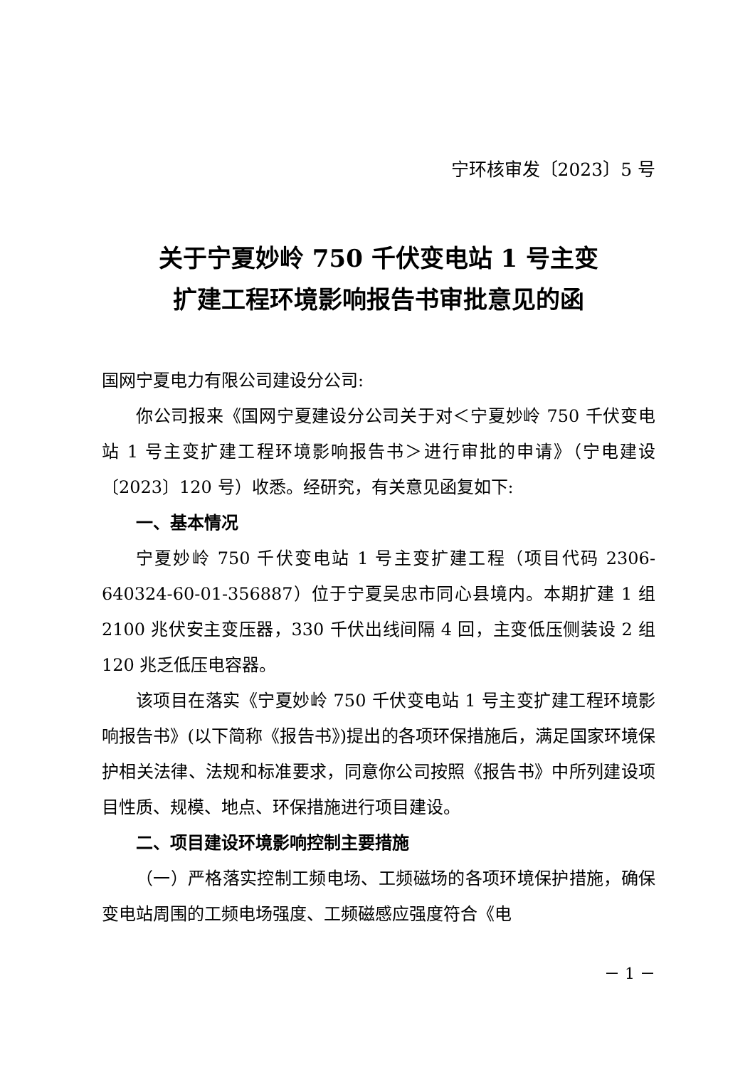宁环核审发〔2023〕5 号
关于宁夏妙岭 750 千伏变电站 1 号主变
扩建工程环境影响报告书审批意见的函
国网宁夏电力有限公司建设分公司:
你公司报来《国网宁夏建设分公司关于对＜宁夏妙岭 750 千伏变电站 1 号主变扩建工程环境影响报告书＞进行审批的申请》（宁电建设〔2023〕120 号）收悉。经研究，有关意见函复如下:
一、基本情况
宁夏妙岭 750 千伏变电站 1 号主变扩建工程（项目代码 2306-640324-60-01-356887）位于宁夏吴忠市同心县境内。本期扩建 1 组 2100 兆伏安主变压器，330 千伏出线间隔 4 回，主变低压侧装设 2 组 120 兆乏低压电容器。
该项目在落实《宁夏妙岭 750 千伏变电站 1 号主变扩建工程环境影响报告书》(以下简称《报告书》)提出的各项环保措施后，满足国家环境保护相关法律、法规和标准要求，同意你公司按照《报告书》中所列建设项目性质、规模、地点、环保措施进行项目建设。
二、项目建设环境影响控制主要措施
（一）严格落实控制工频电场、工频磁场的各项环境保护措施，确保变电站周围的工频电场强度、工频磁感应强度符合《电
－ 1 －